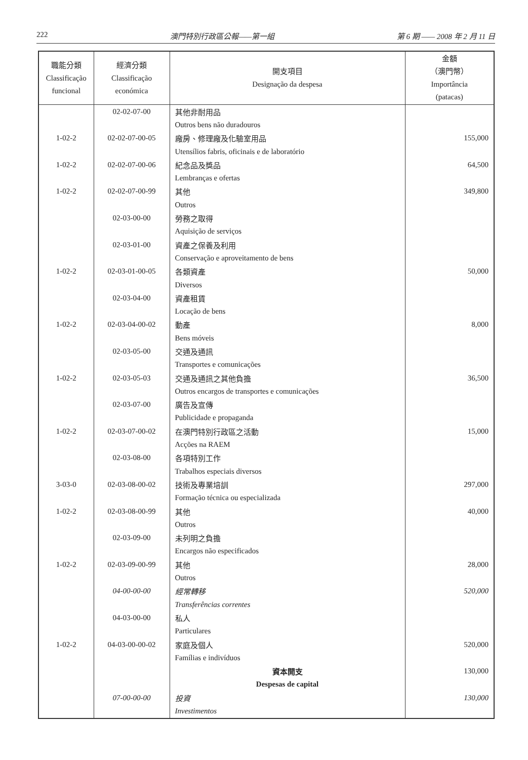222 澳門特別行政區公報——第一組 第 6 期 —— 2008 年 2 月 11 日
| 職能分類 Classificação funcional | 經濟分類 Classificação económica | 開支項目 Designação da despesa | 金額 （澳門幣） Importância (patacas) |
| --- | --- | --- | --- |
| | 02-02-07-00 | 其他非耐用品 | |
| | | Outros bens não duradouros | |
| 1-02-2 | 02-02-07-00-05 | 廠房、修理廠及化驗室用品 | 155,000 |
| | | Utensílios fabris, oficinais e de laboratório | |
| 1-02-2 | 02-02-07-00-06 | 紀念品及獎品 | 64,500 |
| | | Lembranças e ofertas | |
| 1-02-2 | 02-02-07-00-99 | 其他 | 349,800 |
| | | Outros | |
| | 02-03-00-00 | 勞務之取得 | |
| | | Aquisição de serviços | |
| | 02-03-01-00 | 資產之保養及利用 | |
| | | Conservação e aproveitamento de bens | |
| 1-02-2 | 02-03-01-00-05 | 各類資產 | 50,000 |
| | | Diversos | |
| | 02-03-04-00 | 資產租賃 | |
| | | Locação de bens | |
| 1-02-2 | 02-03-04-00-02 | 動產 | 8,000 |
| | | Bens móveis | |
| | 02-03-05-00 | 交通及通訊 | |
| | | Transportes e comunicações | |
| 1-02-2 | 02-03-05-03 | 交通及通訊之其他負擔 | 36,500 |
| | | Outros encargos de transportes e comunicações | |
| | 02-03-07-00 | 廣告及宣傳 | |
| | | Publicidade e propaganda | |
| 1-02-2 | 02-03-07-00-02 | 在澳門特別行政區之活動 | 15,000 |
| | | Acções na RAEM | |
| | 02-03-08-00 | 各項特別工作 | |
| | | Trabalhos especiais diversos | |
| 3-03-0 | 02-03-08-00-02 | 技術及專業培訓 | 297,000 |
| | | Formação técnica ou especializada | |
| 1-02-2 | 02-03-08-00-99 | 其他 | 40,000 |
| | | Outros | |
| | 02-03-09-00 | 未列明之負擔 | |
| | | Encargos não especificados | |
| 1-02-2 | 02-03-09-00-99 | 其他 | 28,000 |
| | | Outros | |
| | 04-00-00-00 | 經常轉移 | 520,000 |
| | | Transferências correntes | |
| | 04-03-00-00 | 私人 | |
| | | Particulares | |
| 1-02-2 | 04-03-00-00-02 | 家庭及個人 | 520,000 |
| | | Famílias e indivíduos | |
| | | 資本開支 | 130,000 |
| | | Despesas de capital | |
| | 07-00-00-00 | 投資 | 130,000 |
| | | Investimentos | |